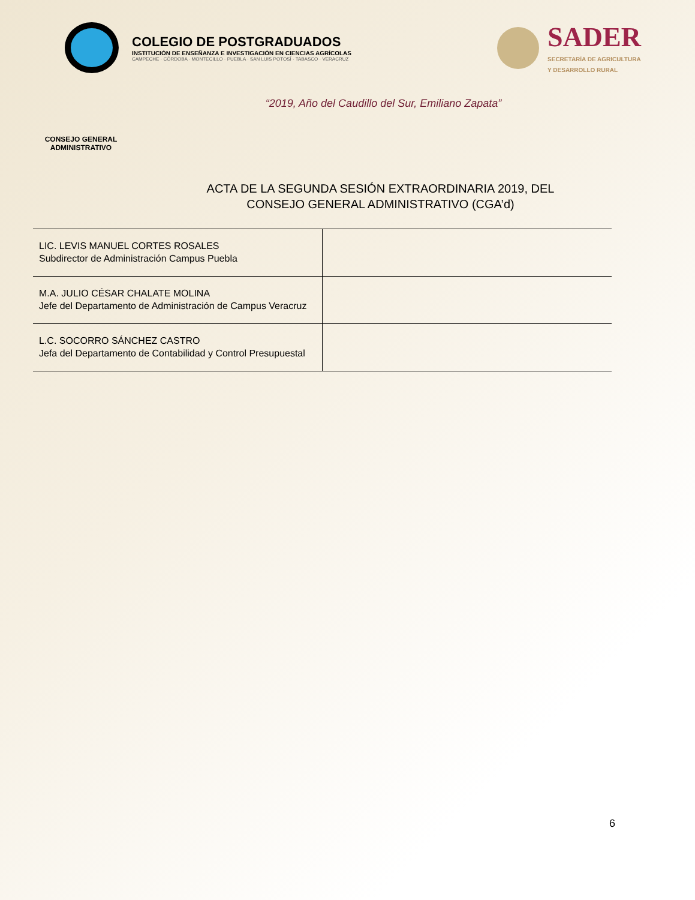COLEGIO DE POSTGRADUADOS
INSTITUCIÓN DE ENSEÑANZA E INVESTIGACIÓN EN CIENCIAS AGRÍCOLAS
CAMPECHE · CÓRDOBA · MONTECILLO · PUEBLA · SAN LUIS POTOSÍ · TABASCO · VERACRUZ
SADER
SECRETARÍA DE AGRICULTURA
Y DESARROLLO RURAL
“2019, Año del Caudillo del Sur, Emiliano Zapata”
CONSEJO GENERAL ADMINISTRATIVO
ACTA DE LA SEGUNDA SESIÓN EXTRAORDINARIA 2019, DEL
CONSEJO GENERAL ADMINISTRATIVO (CGA’d)
| LIC. LEVIS MANUEL CORTES ROSALES Subdirector de Administración Campus Puebla | |
| M.A. JULIO CÉSAR CHALATE MOLINA Jefe del Departamento de Administración de Campus Veracruz | |
| L.C. SOCORRO SÁNCHEZ CASTRO Jefa del Departamento de Contabilidad y Control Presupuestal | |
6